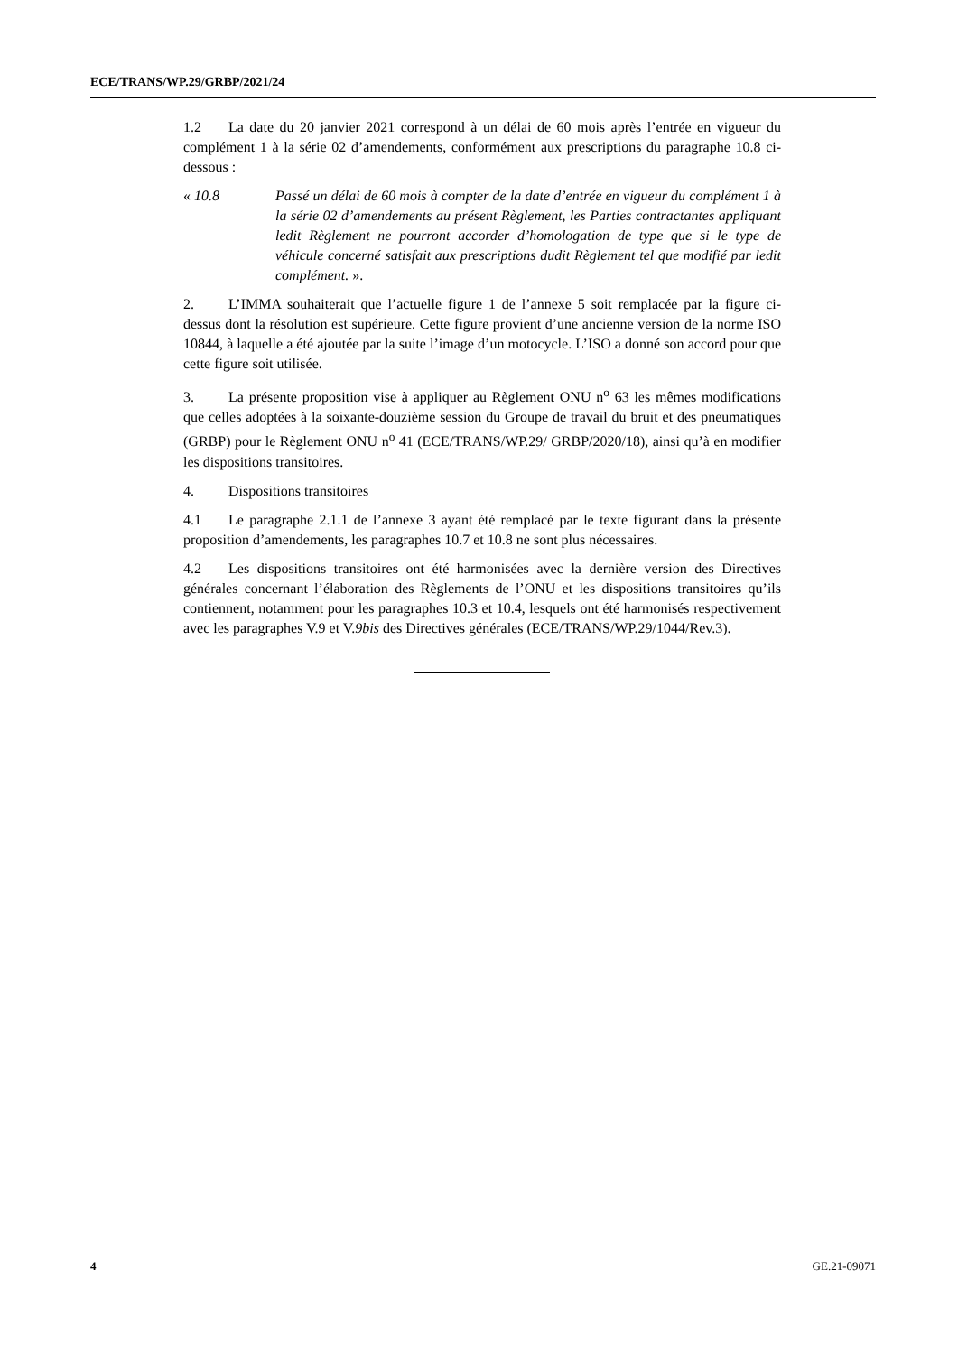ECE/TRANS/WP.29/GRBP/2021/24
1.2 La date du 20 janvier 2021 correspond à un délai de 60 mois après l’entrée en vigueur du complément 1 à la série 02 d’amendements, conformément aux prescriptions du paragraphe 10.8 ci-dessous :
« 10.8 Passé un délai de 60 mois à compter de la date d’entrée en vigueur du complément 1 à la série 02 d’amendements au présent Règlement, les Parties contractantes appliquant ledit Règlement ne pourront accorder d’homologation de type que si le type de véhicule concerné satisfait aux prescriptions dudit Règlement tel que modifié par ledit complément. ».
2. L’IMMA souhaiterait que l’actuelle figure 1 de l’annexe 5 soit remplacée par la figure ci-dessus dont la résolution est supérieure. Cette figure provient d’une ancienne version de la norme ISO 10844, à laquelle a été ajoutée par la suite l’image d’un motocycle. L’ISO a donné son accord pour que cette figure soit utilisée.
3. La présente proposition vise à appliquer au Règlement ONU n<sup>o</sup> 63 les mêmes modifications que celles adoptées à la soixante-douzième session du Groupe de travail du bruit et des pneumatiques (GRBP) pour le Règlement ONU n<sup>o</sup> 41 (ECE/TRANS/WP.29/ GRBP/2020/18), ainsi qu’à en modifier les dispositions transitoires.
4. Dispositions transitoires
4.1 Le paragraphe 2.1.1 de l’annexe 3 ayant été remplacé par le texte figurant dans la présente proposition d’amendements, les paragraphes 10.7 et 10.8 ne sont plus nécessaires.
4.2 Les dispositions transitoires ont été harmonisées avec la dernière version des Directives générales concernant l’élaboration des Règlements de l’ONU et les dispositions transitoires qu’ils contiennent, notamment pour les paragraphes 10.3 et 10.4, lesquels ont été harmonisés respectivement avec les paragraphes V.9 et V.9bis des Directives générales (ECE/TRANS/WP.29/1044/Rev.3).
4 GE.21-09071